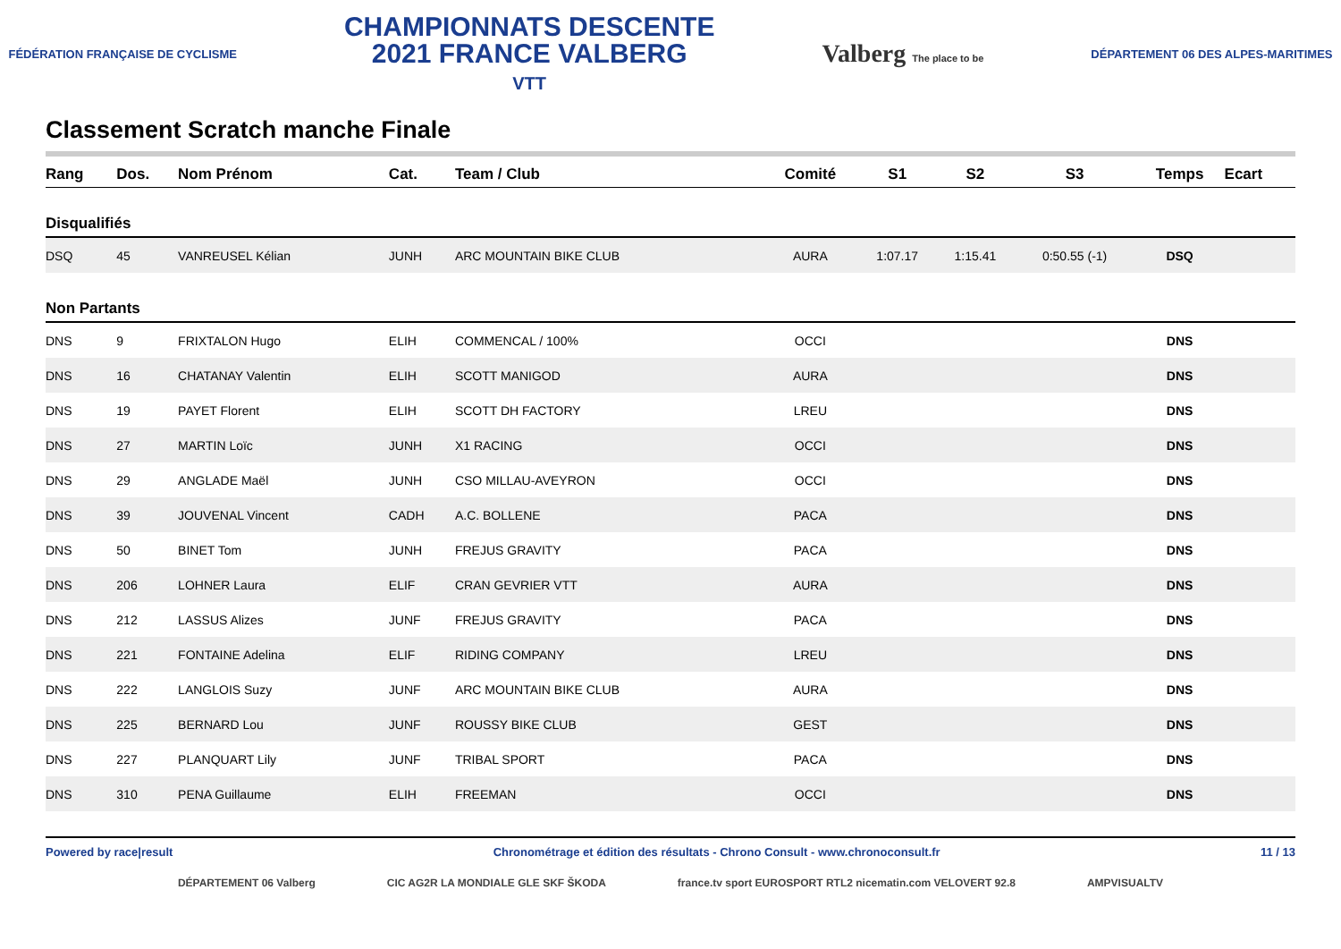FÉDÉRATION FRANÇAISE DE CYCLISME
CHAMPIONNATS DESCENTE
2021 FRANCE VALBERG
VTT
Valberg The place to be
DÉPARTEMENT 06 DES ALPES-MARITIMES
Classement Scratch manche Finale
| Rang | Dos. | Nom Prénom | Cat. | Team / Club | Comité | S1 | S2 | S3 | Temps | Ecart |
| --- | --- | --- | --- | --- | --- | --- | --- | --- | --- | --- |
| Disqualifiés | | | | | | | | | | |
| DSQ | 45 | VANREUSEL Kélian | JUNH | ARC MOUNTAIN BIKE CLUB | AURA | 1:07.17 | 1:15.41 | 0:50.55 (-1) | DSQ | |
| Non Partants | | | | | | | | | | |
| DNS | 9 | FRIXTALON Hugo | ELIH | COMMENCAL / 100% | OCCI | | | | DNS | |
| DNS | 16 | CHATANAY Valentin | ELIH | SCOTT MANIGOD | AURA | | | | DNS | |
| DNS | 19 | PAYET Florent | ELIH | SCOTT DH FACTORY | LREU | | | | DNS | |
| DNS | 27 | MARTIN Loïc | JUNH | X1 RACING | OCCI | | | | DNS | |
| DNS | 29 | ANGLADE Maël | JUNH | CSO MILLAU-AVEYRON | OCCI | | | | DNS | |
| DNS | 39 | JOUVENAL Vincent | CADH | A.C. BOLLENE | PACA | | | | DNS | |
| DNS | 50 | BINET Tom | JUNH | FREJUS GRAVITY | PACA | | | | DNS | |
| DNS | 206 | LOHNER Laura | ELIF | CRAN GEVRIER VTT | AURA | | | | DNS | |
| DNS | 212 | LASSUS Alizes | JUNF | FREJUS GRAVITY | PACA | | | | DNS | |
| DNS | 221 | FONTAINE Adelina | ELIF | RIDING COMPANY | LREU | | | | DNS | |
| DNS | 222 | LANGLOIS Suzy | JUNF | ARC MOUNTAIN BIKE CLUB | AURA | | | | DNS | |
| DNS | 225 | BERNARD Lou | JUNF | ROUSSY BIKE CLUB | GEST | | | | DNS | |
| DNS | 227 | PLANQUART Lily | JUNF | TRIBAL SPORT | PACA | | | | DNS | |
| DNS | 310 | PENA Guillaume | ELIH | FREEMAN | OCCI | | | | DNS | |
Powered by race|result Chronométrage et édition des résultats - Chrono Consult - www.chronoconsult.fr 11 / 13
DÉPARTEMENT 06 Valberg CIC AG2R LA MONDIALE GLE SKF ŠKODA france.tv sport EUROSPORT RTL2 nicematin.com VELOVERT 92.8 AMPVISUALTV